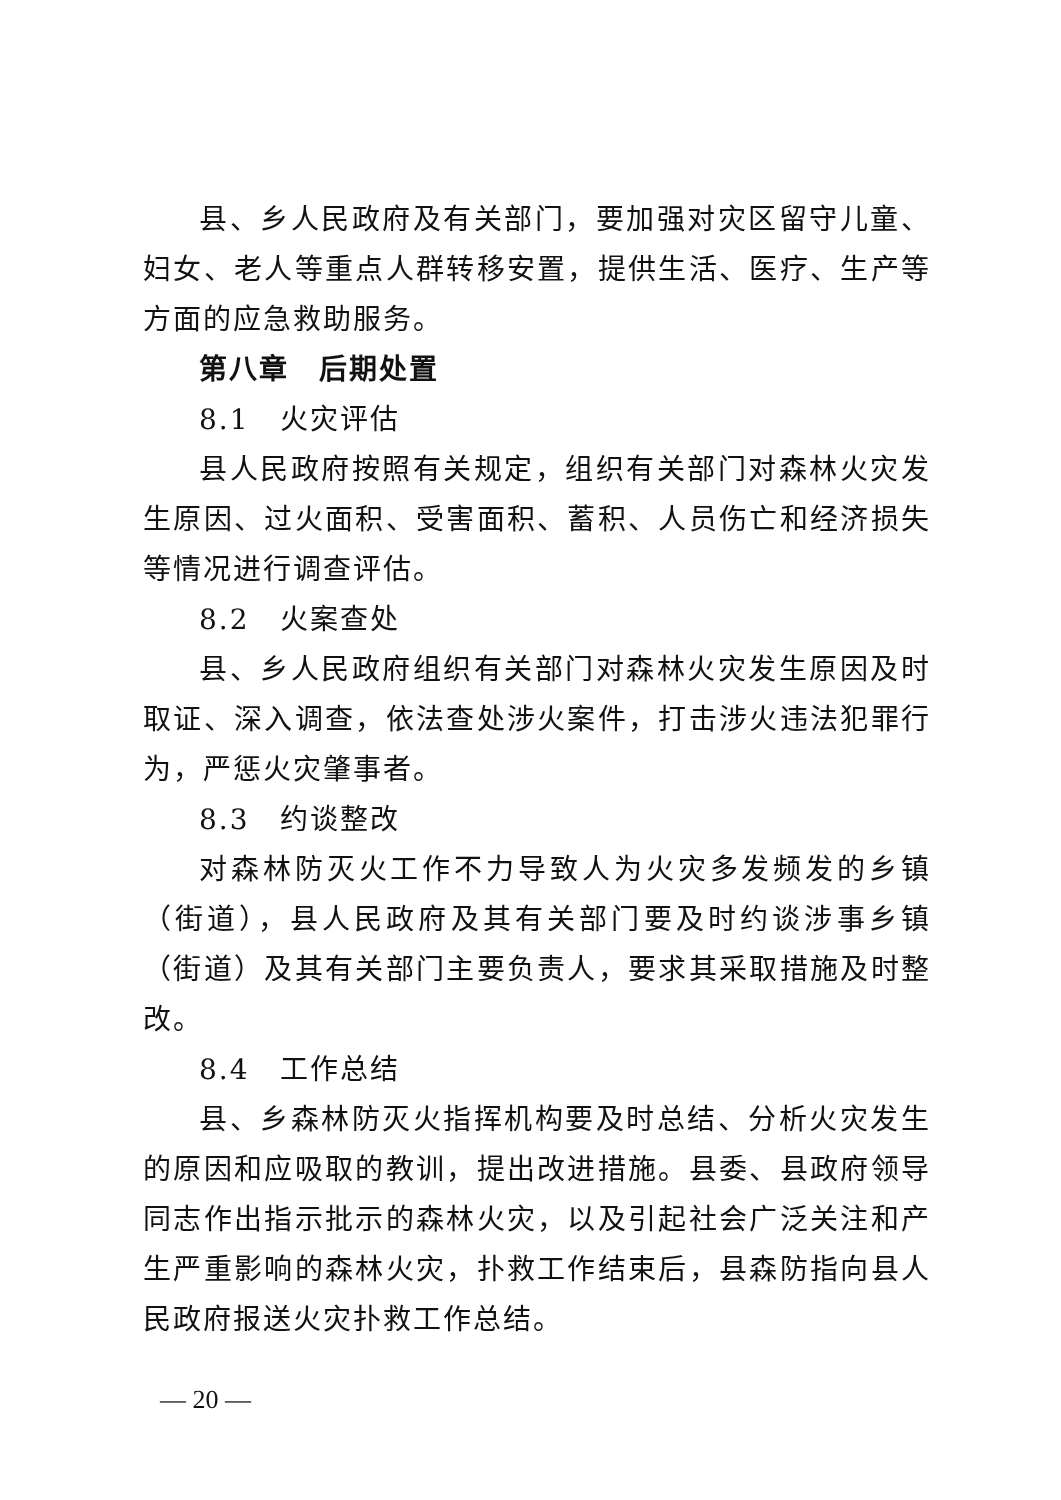县、乡人民政府及有关部门，要加强对灾区留守儿童、妇女、老人等重点人群转移安置，提供生活、医疗、生产等方面的应急救助服务。
第八章　后期处置
8.1　火灾评估
县人民政府按照有关规定，组织有关部门对森林火灾发生原因、过火面积、受害面积、蓄积、人员伤亡和经济损失等情况进行调查评估。
8.2　火案查处
县、乡人民政府组织有关部门对森林火灾发生原因及时取证、深入调查，依法查处涉火案件，打击涉火违法犯罪行为，严惩火灾肇事者。
8.3　约谈整改
对森林防灭火工作不力导致人为火灾多发频发的乡镇（街道），县人民政府及其有关部门要及时约谈涉事乡镇（街道）及其有关部门主要负责人，要求其采取措施及时整改。
8.4　工作总结
县、乡森林防灭火指挥机构要及时总结、分析火灾发生的原因和应吸取的教训，提出改进措施。县委、县政府领导同志作出指示批示的森林火灾，以及引起社会广泛关注和产生严重影响的森林火灾，扑救工作结束后，县森防指向县人民政府报送火灾扑救工作总结。
— 20 —